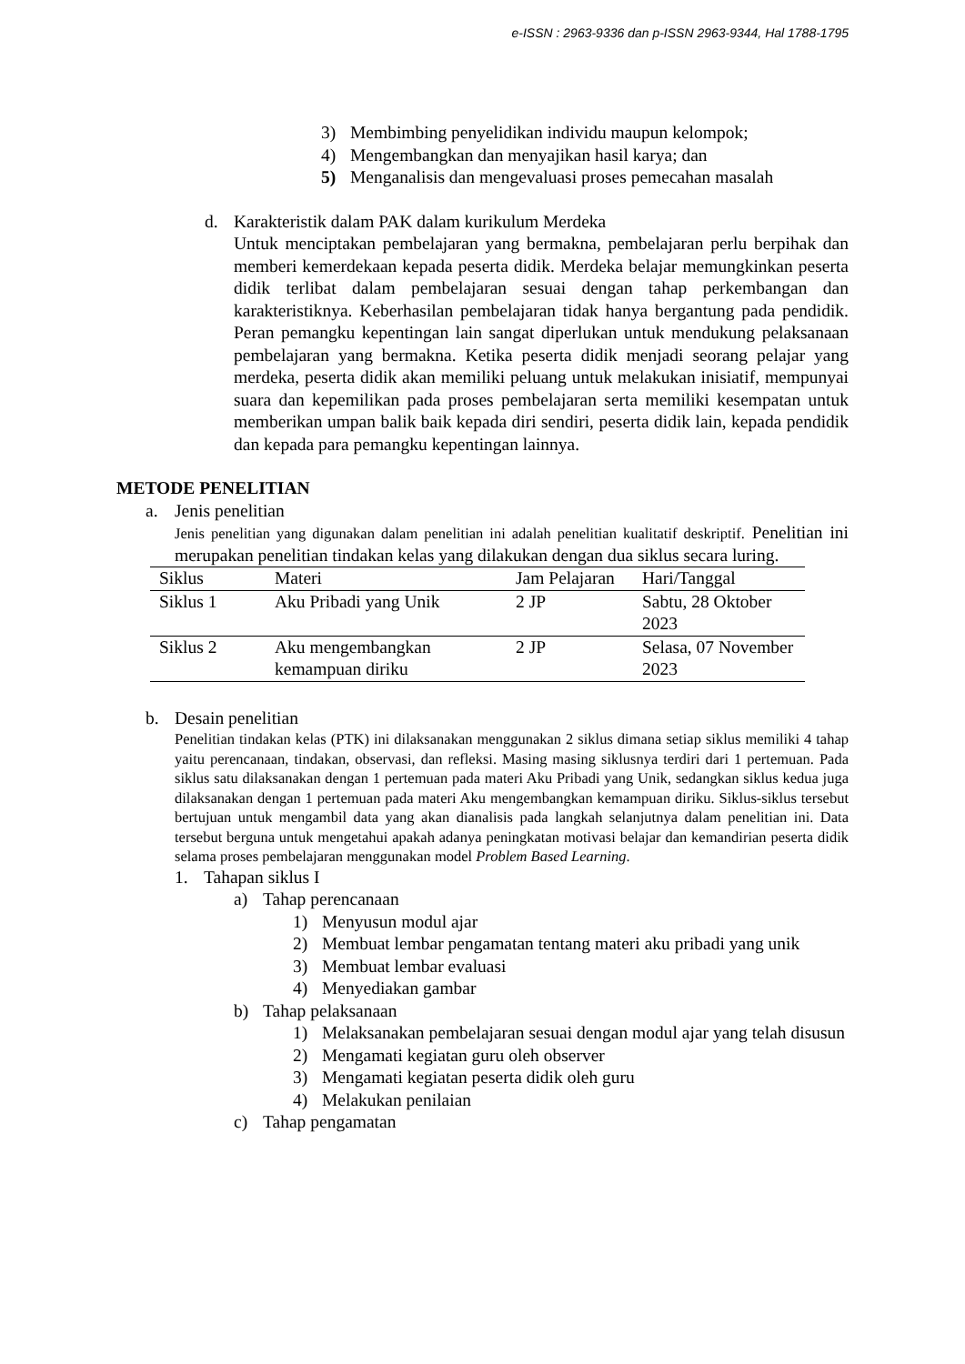e-ISSN : 2963-9336 dan p-ISSN 2963-9344, Hal 1788-1795
3) Membimbing penyelidikan individu maupun kelompok;
4) Mengembangkan dan menyajikan hasil karya; dan
5) Menganalisis dan mengevaluasi proses pemecahan masalah
d. Karakteristik dalam PAK dalam kurikulum Merdeka
Untuk menciptakan pembelajaran yang bermakna, pembelajaran perlu berpihak dan memberi kemerdekaan kepada peserta didik. Merdeka belajar memungkinkan peserta didik terlibat dalam pembelajaran sesuai dengan tahap perkembangan dan karakteristiknya. Keberhasilan pembelajaran tidak hanya bergantung pada pendidik. Peran pemangku kepentingan lain sangat diperlukan untuk mendukung pelaksanaan pembelajaran yang bermakna. Ketika peserta didik menjadi seorang pelajar yang merdeka, peserta didik akan memiliki peluang untuk melakukan inisiatif, mempunyai suara dan kepemilikan pada proses pembelajaran serta memiliki kesempatan untuk memberikan umpan balik baik kepada diri sendiri, peserta didik lain, kepada pendidik dan kepada para pemangku kepentingan lainnya.
METODE PENELITIAN
a. Jenis penelitian
Jenis penelitian yang digunakan dalam penelitian ini adalah penelitian kualitatif deskriptif. Penelitian ini merupakan penelitian tindakan kelas yang dilakukan dengan dua siklus secara luring.
| Siklus | Materi | Jam Pelajaran | Hari/Tanggal |
| --- | --- | --- | --- |
| Siklus 1 | Aku Pribadi yang Unik | 2 JP | Sabtu, 28 Oktober 2023 |
| Siklus 2 | Aku mengembangkan kemampuan diriku | 2 JP | Selasa, 07 November 2023 |
b. Desain penelitian
Penelitian tindakan kelas (PTK) ini dilaksanakan menggunakan 2 siklus dimana setiap siklus memiliki 4 tahap yaitu perencanaan, tindakan, observasi, dan refleksi. Masing masing siklusnya terdiri dari 1 pertemuan. Pada siklus satu dilaksanakan dengan 1 pertemuan pada materi Aku Pribadi yang Unik, sedangkan siklus kedua juga dilaksanakan dengan 1 pertemuan pada materi Aku mengembangkan kemampuan diriku. Siklus-siklus tersebut bertujuan untuk mengambil data yang akan dianalisis pada langkah selanjutnya dalam penelitian ini. Data tersebut berguna untuk mengetahui apakah adanya peningkatan motivasi belajar dan kemandirian peserta didik selama proses pembelajaran menggunakan model Problem Based Learning.
1. Tahapan siklus I
a) Tahap perencanaan
1) Menyusun modul ajar
2) Membuat lembar pengamatan tentang materi aku pribadi yang unik
3) Membuat lembar evaluasi
4) Menyediakan gambar
b) Tahap pelaksanaan
1) Melaksanakan pembelajaran sesuai dengan modul ajar yang telah disusun
2) Mengamati kegiatan guru oleh observer
3) Mengamati kegiatan peserta didik oleh guru
4) Melakukan penilaian
c) Tahap pengamatan